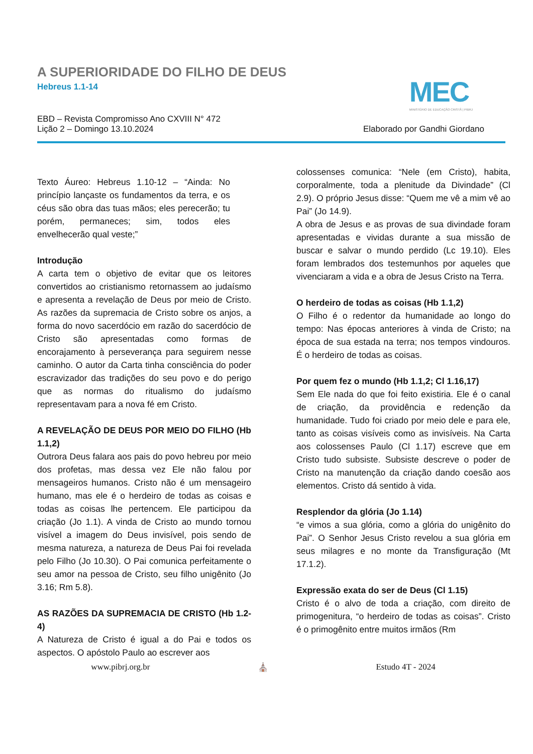A SUPERIORIDADE DO FILHO DE DEUS
Hebreus 1.1-14
MEC
MINISTÉRIO DE EDUCAÇÃO CRISTÃ | PIBRJ
EBD – Revista Compromisso Ano CXVIII N° 472
Lição 2 – Domingo 13.10.2024
Elaborado por Gandhi Giordano
Texto Áureo: Hebreus 1.10-12 – “Ainda: No princípio lançaste os fundamentos da terra, e os céus são obra das tuas mãos; eles perecerão; tu porém, permaneces; sim, todos eles envelhecerão qual veste;”
Introdução
A carta tem o objetivo de evitar que os leitores convertidos ao cristianismo retornassem ao judaísmo e apresenta a revelação de Deus por meio de Cristo. As razões da supremacia de Cristo sobre os anjos, a forma do novo sacerdócio em razão do sacerdócio de Cristo são apresentadas como formas de encorajamento à perseverança para seguirem nesse caminho. O autor da Carta tinha consciência do poder escravizador das tradições do seu povo e do perigo que as normas do ritualismo do judaísmo representavam para a nova fé em Cristo.
A REVELAÇÃO DE DEUS POR MEIO DO FILHO (Hb 1.1,2)
Outrora Deus falara aos pais do povo hebreu por meio dos profetas, mas dessa vez Ele não falou por mensageiros humanos. Cristo não é um mensageiro humano, mas ele é o herdeiro de todas as coisas e todas as coisas lhe pertencem. Ele participou da criação (Jo 1.1). A vinda de Cristo ao mundo tornou visível a imagem do Deus invisível, pois sendo de mesma natureza, a natureza de Deus Pai foi revelada pelo Filho (Jo 10.30). O Pai comunica perfeitamente o seu amor na pessoa de Cristo, seu filho unigênito (Jo 3.16; Rm 5.8).
AS RAZÕES DA SUPREMACIA DE CRISTO (Hb 1.2-4)
A Natureza de Cristo é igual a do Pai e todos os aspectos. O apóstolo Paulo ao escrever aos
colossenses comunica: “Nele (em Cristo), habita, corporalmente, toda a plenitude da Divindade” (Cl 2.9). O próprio Jesus disse: “Quem me vê a mim vê ao Pai” (Jo 14.9).
A obra de Jesus e as provas de sua divindade foram apresentadas e vividas durante a sua missão de buscar e salvar o mundo perdido (Lc 19.10). Eles foram lembrados dos testemunhos por aqueles que vivenciaram a vida e a obra de Jesus Cristo na Terra.
O herdeiro de todas as coisas (Hb 1.1,2)
O Filho é o redentor da humanidade ao longo do tempo: Nas épocas anteriores à vinda de Cristo; na época de sua estada na terra; nos tempos vindouros. É o herdeiro de todas as coisas.
Por quem fez o mundo (Hb 1.1,2; Cl 1.16,17)
Sem Ele nada do que foi feito existiria. Ele é o canal de criação, da providência e redenção da humanidade. Tudo foi criado por meio dele e para ele, tanto as coisas visíveis como as invisíveis. Na Carta aos colossenses Paulo (Cl 1.17) escreve que em Cristo tudo subsiste. Subsiste descreve o poder de Cristo na manutenção da criação dando coesão aos elementos. Cristo dá sentido à vida.
Resplendor da glória (Jo 1.14)
“e vimos a sua glória, como a glória do unigênito do Pai”. O Senhor Jesus Cristo revelou a sua glória em seus milagres e no monte da Transfiguração (Mt 17.1.2).
Expressão exata do ser de Deus (Cl 1.15)
Cristo é o alvo de toda a criação, com direito de primogenitura, “o herdeiro de todas as coisas”. Cristo é o primogênito entre muitos irmãos (Rm
www.pibrj.org.br ⛪ Estudo 4T - 2024